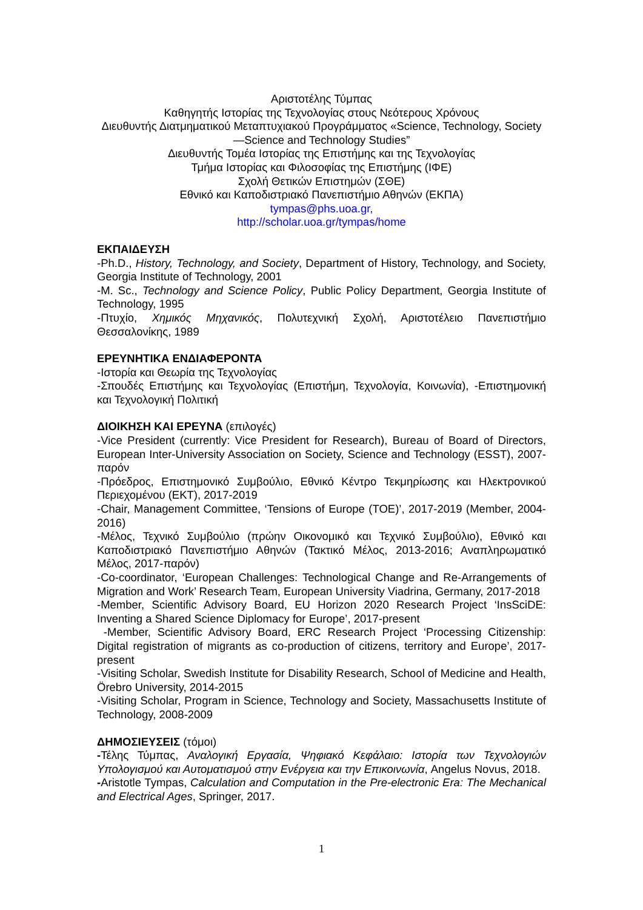Αριστοτέλης Τύμπας
Καθηγητής Ιστορίας της Τεχνολογίας στους Νεότερους Χρόνους
Διευθυντής Διατμηματικού Μεταπτυχιακού Προγράμματος «Science, Technology, Society—Science and Technology Studies”
Διευθυντής Τομέα Ιστορίας της Επιστήμης και της Τεχνολογίας
Τμήμα Ιστορίας και Φιλοσοφίας της Επιστήμης (ΙΦΕ)
Σχολή Θετικών Επιστημών (ΣΘΕ)
Εθνικό και Καποδιστριακό Πανεπιστήμιο Αθηνών (ΕΚΠΑ)
tympas@phs.uoa.gr,
http://scholar.uoa.gr/tympas/home
ΕΚΠΑΙΔΕΥΣΗ
-Ph.D., History, Technology, and Society, Department of History, Technology, and Society, Georgia Institute of Technology, 2001
-M. Sc., Technology and Science Policy, Public Policy Department, Georgia Institute of Technology, 1995
-Πτυχίο, Χημικός Μηχανικός, Πολυτεχνική Σχολή, Αριστοτέλειο Πανεπιστήμιο Θεσσαλονίκης, 1989
ΕΡΕΥΝΗΤΙΚΑ ΕΝΔΙΑΦΕΡΟΝΤΑ
-Ιστορία και Θεωρία της Τεχνολογίας
-Σπουδές Επιστήμης και Τεχνολογίας (Επιστήμη, Τεχνολογία, Κοινωνία), -Επιστημονική και Τεχνολογική Πολιτική
ΔΙΟΙΚΗΣΗ ΚΑΙ ΕΡΕΥΝΑ (επιλογές)
-Vice President (currently: Vice President for Research), Bureau of Board of Directors, European Inter-University Association on Society, Science and Technology (ESST), 2007-παρόν
-Πρόεδρος, Επιστημονικό Συμβούλιο, Εθνικό Κέντρο Τεκμηρίωσης και Ηλεκτρονικού Περιεχομένου (ΕΚΤ), 2017-2019
-Chair, Management Committee, ‘Tensions of Europe (TOE)’, 2017-2019 (Member, 2004-2016)
-Μέλος, Τεχνικό Συμβούλιο (πρώην Οικονομικό και Τεχνικό Συμβούλιο), Εθνικό και Καποδιστριακό Πανεπιστήμιο Αθηνών (Τακτικό Μέλος, 2013-2016; Αναπληρωματικό Μέλος, 2017-παρόν)
-Co-coordinator, ‘European Challenges: Technological Change and Re-Arrangements of Migration and Work’ Research Team, European University Viadrina, Germany, 2017-2018
-Member, Scientific Advisory Board, EU Horizon 2020 Research Project ‘InsSciDE: Inventing a Shared Science Diplomacy for Europe’, 2017-present
-Member, Scientific Advisory Board, ERC Research Project ‘Processing Citizenship: Digital registration of migrants as co-production of citizens, territory and Europe’, 2017-present
-Visiting Scholar, Swedish Institute for Disability Research, School of Medicine and Health, Örebro University, 2014-2015
-Visiting Scholar, Program in Science, Technology and Society, Massachusetts Institute of Technology, 2008-2009
ΔΗΜΟΣΙΕΥΣΕΙΣ (τόμοι)
-Τέλης Τύμπας, Αναλογική Εργασία, Ψηφιακό Κεφάλαιο: Ιστορία των Τεχνολογιών Υπολογισμού και Αυτοματισμού στην Ενέργεια και την Επικοινωνία, Angelus Novus, 2018.
-Aristotle Tympas, Calculation and Computation in the Pre-electronic Era: The Mechanical and Electrical Ages, Springer, 2017.
1